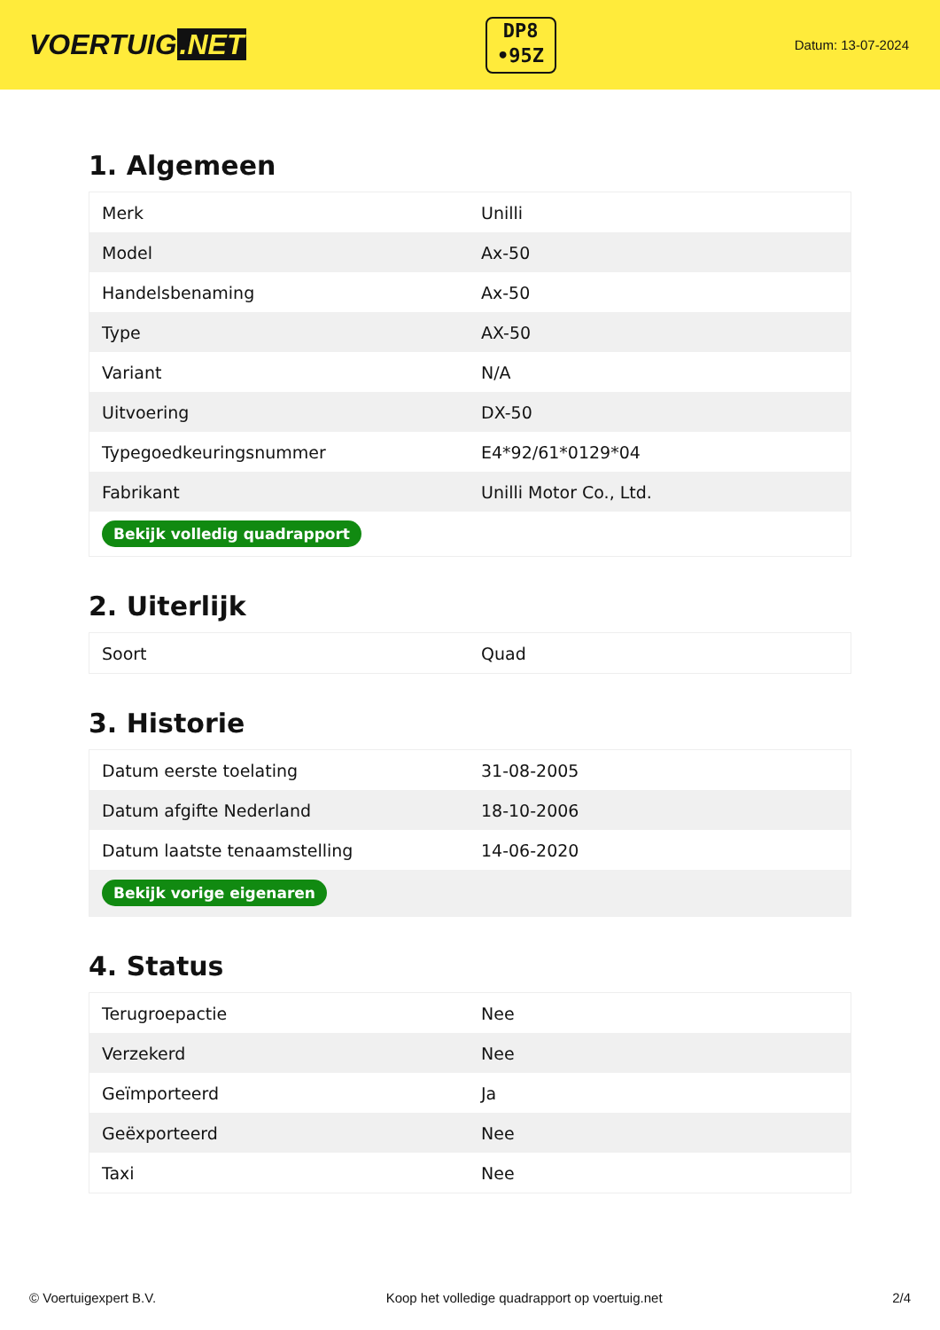VOERTUIG.NET
DP8
•95Z
Datum: 13-07-2024
1. Algemeen
| Merk | Unilli |
| Model | Ax-50 |
| Handelsbenaming | Ax-50 |
| Type | AX-50 |
| Variant | N/A |
| Uitvoering | DX-50 |
| Typegoedkeuringsnummer | E4*92/61*0129*04 |
| Fabrikant | Unilli Motor Co., Ltd. |
| Bekijk volledig quadrapport | |
2. Uiterlijk
| Soort | Quad |
3. Historie
| Datum eerste toelating | 31-08-2005 |
| Datum afgifte Nederland | 18-10-2006 |
| Datum laatste tenaamstelling | 14-06-2020 |
| Bekijk vorige eigenaren | |
4. Status
| Terugroepactie | Nee |
| Verzekerd | Nee |
| Geïmporteerd | Ja |
| Geëxporteerd | Nee |
| Taxi | Nee |
© Voertuigexpert B.V. Koop het volledige quadrapport op voertuig.net 2/4